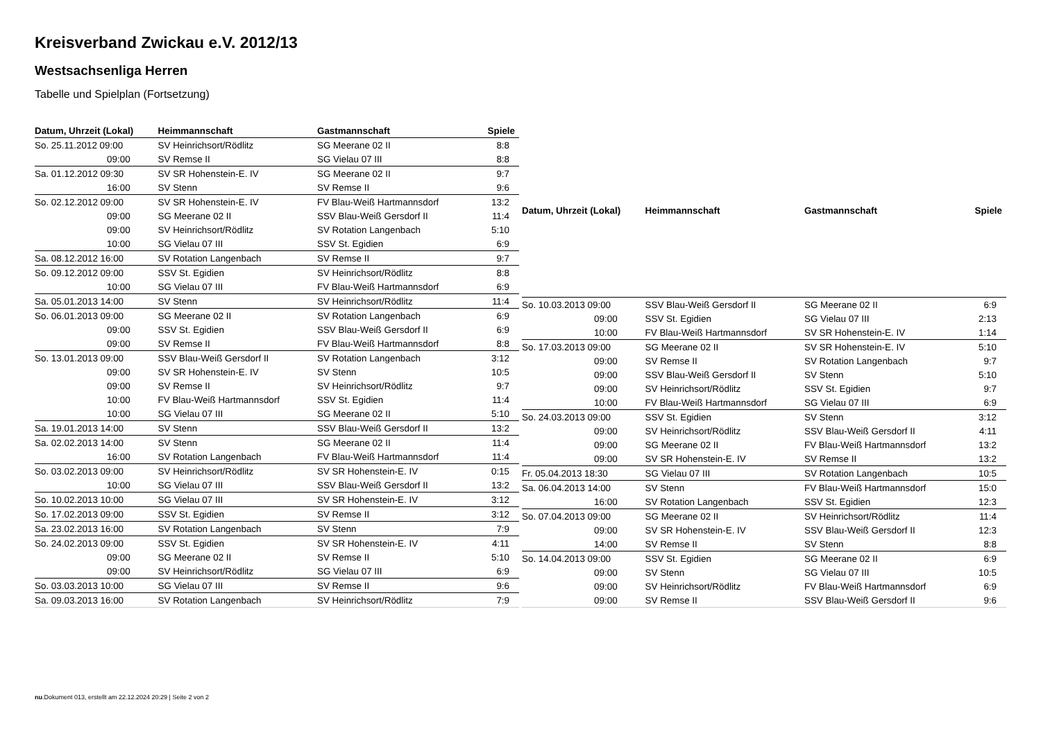Kreisverband Zwickau e.V. 2012/13
Westsachsenliga Herren
Tabelle und Spielplan (Fortsetzung)
| Datum, Uhrzeit (Lokal) | Heimmannschaft | Gastmannschaft | Spiele |
| --- | --- | --- | --- |
| So. 25.11.2012 09:00 | SV Heinrichsort/Rödlitz | SG Meerane 02 II | 8:8 |
| 09:00 | SV Remse II | SG Vielau 07 III | 8:8 |
| Sa. 01.12.2012 09:30 | SV SR Hohenstein-E. IV | SG Meerane 02 II | 9:7 |
| 16:00 | SV Stenn | SV Remse II | 9:6 |
| So. 02.12.2012 09:00 | SV SR Hohenstein-E. IV | FV Blau-Weiß Hartmannsdorf | 13:2 |
| 09:00 | SG Meerane 02 II | SSV Blau-Weiß Gersdorf II | 11:4 |
| 09:00 | SV Heinrichsort/Rödlitz | SV Rotation Langenbach | 5:10 |
| 10:00 | SG Vielau 07 III | SSV St. Egidien | 6:9 |
| Sa. 08.12.2012 16:00 | SV Rotation Langenbach | SV Remse II | 9:7 |
| So. 09.12.2012 09:00 | SSV St. Egidien | SV Heinrichsort/Rödlitz | 8:8 |
| 10:00 | SG Vielau 07 III | FV Blau-Weiß Hartmannsdorf | 6:9 |
| Sa. 05.01.2013 14:00 | SV Stenn | SV Heinrichsort/Rödlitz | 11:4 |
| So. 06.01.2013 09:00 | SG Meerane 02 II | SV Rotation Langenbach | 6:9 |
| 09:00 | SSV St. Egidien | SSV Blau-Weiß Gersdorf II | 6:9 |
| 09:00 | SV Remse II | FV Blau-Weiß Hartmannsdorf | 8:8 |
| So. 13.01.2013 09:00 | SSV Blau-Weiß Gersdorf II | SV Rotation Langenbach | 3:12 |
| 09:00 | SV SR Hohenstein-E. IV | SV Stenn | 10:5 |
| 09:00 | SV Remse II | SV Heinrichsort/Rödlitz | 9:7 |
| 10:00 | FV Blau-Weiß Hartmannsdorf | SSV St. Egidien | 11:4 |
| 10:00 | SG Vielau 07 III | SG Meerane 02 II | 5:10 |
| Sa. 19.01.2013 14:00 | SV Stenn | SSV Blau-Weiß Gersdorf II | 13:2 |
| Sa. 02.02.2013 14:00 | SV Stenn | SG Meerane 02 II | 11:4 |
| 16:00 | SV Rotation Langenbach | FV Blau-Weiß Hartmannsdorf | 11:4 |
| So. 03.02.2013 09:00 | SV Heinrichsort/Rödlitz | SV SR Hohenstein-E. IV | 0:15 |
| 10:00 | SG Vielau 07 III | SSV Blau-Weiß Gersdorf II | 13:2 |
| So. 10.02.2013 10:00 | SG Vielau 07 III | SV SR Hohenstein-E. IV | 3:12 |
| So. 17.02.2013 09:00 | SSV St. Egidien | SV Remse II | 3:12 |
| Sa. 23.02.2013 16:00 | SV Rotation Langenbach | SV Stenn | 7:9 |
| So. 24.02.2013 09:00 | SSV St. Egidien | SV SR Hohenstein-E. IV | 4:11 |
| 09:00 | SG Meerane 02 II | SV Remse II | 5:10 |
| 09:00 | SV Heinrichsort/Rödlitz | SG Vielau 07 III | 6:9 |
| So. 03.03.2013 10:00 | SG Vielau 07 III | SV Remse II | 9:6 |
| Sa. 09.03.2013 16:00 | SV Rotation Langenbach | SV Heinrichsort/Rödlitz | 7:9 |
| Datum, Uhrzeit (Lokal) | Heimmannschaft | Gastmannschaft | Spiele |
| --- | --- | --- | --- |
| So. 10.03.2013 09:00 | SSV Blau-Weiß Gersdorf II | SG Meerane 02 II | 6:9 |
| 09:00 | SSV St. Egidien | SG Vielau 07 III | 2:13 |
| 10:00 | FV Blau-Weiß Hartmannsdorf | SV SR Hohenstein-E. IV | 1:14 |
| So. 17.03.2013 09:00 | SG Meerane 02 II | SV SR Hohenstein-E. IV | 5:10 |
| 09:00 | SV Remse II | SV Rotation Langenbach | 9:7 |
| 09:00 | SSV Blau-Weiß Gersdorf II | SV Stenn | 5:10 |
| 09:00 | SV Heinrichsort/Rödlitz | SSV St. Egidien | 9:7 |
| 10:00 | FV Blau-Weiß Hartmannsdorf | SG Vielau 07 III | 6:9 |
| So. 24.03.2013 09:00 | SSV St. Egidien | SV Stenn | 3:12 |
| 09:00 | SV Heinrichsort/Rödlitz | SSV Blau-Weiß Gersdorf II | 4:11 |
| 09:00 | SG Meerane 02 II | FV Blau-Weiß Hartmannsdorf | 13:2 |
| 09:00 | SV SR Hohenstein-E. IV | SV Remse II | 13:2 |
| Fr. 05.04.2013 18:30 | SG Vielau 07 III | SV Rotation Langenbach | 10:5 |
| Sa. 06.04.2013 14:00 | SV Stenn | FV Blau-Weiß Hartmannsdorf | 15:0 |
| 16:00 | SV Rotation Langenbach | SSV St. Egidien | 12:3 |
| So. 07.04.2013 09:00 | SG Meerane 02 II | SV Heinrichsort/Rödlitz | 11:4 |
| 09:00 | SV SR Hohenstein-E. IV | SSV Blau-Weiß Gersdorf II | 12:3 |
| 14:00 | SV Remse II | SV Stenn | 8:8 |
| So. 14.04.2013 09:00 | SSV St. Egidien | SG Meerane 02 II | 6:9 |
| 09:00 | SV Stenn | SG Vielau 07 III | 10:5 |
| 09:00 | SV Heinrichsort/Rödlitz | FV Blau-Weiß Hartmannsdorf | 6:9 |
| 09:00 | SV Remse II | SSV Blau-Weiß Gersdorf II | 9:6 |
nu.Dokument 013, erstellt am 22.12.2024 20:29 | Seite 2 von 2